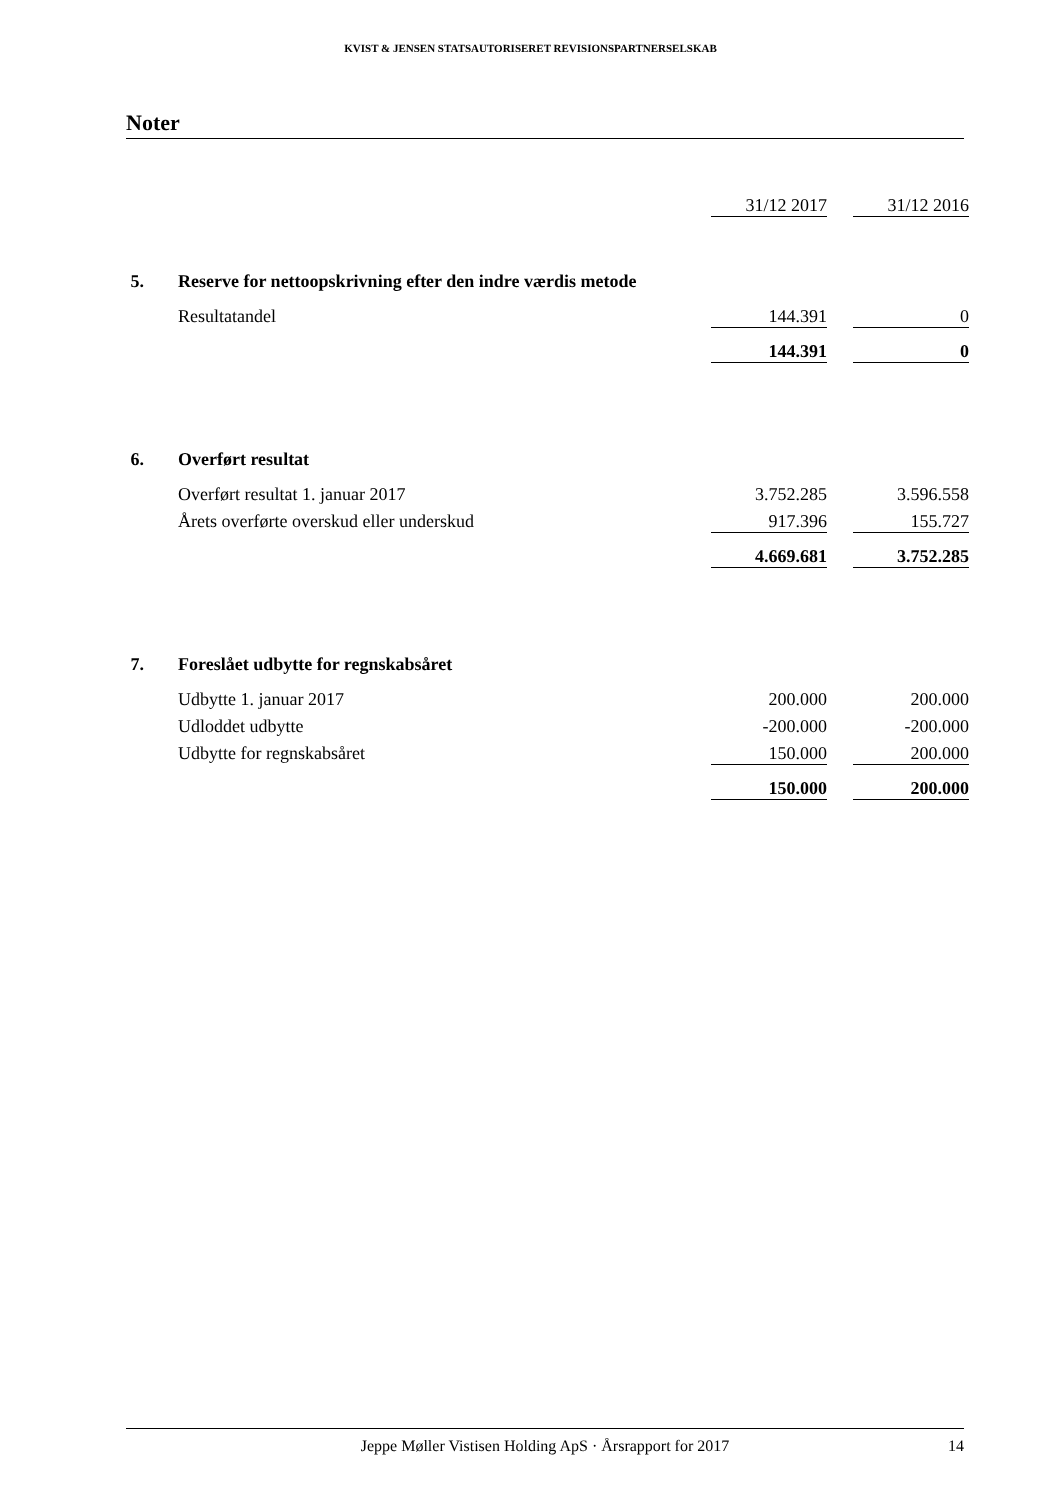KVIST & JENSEN STATSAUTORISERET REVISIONSPARTNERSELSKAB
Noter
| | | 31/12 2017 | | 31/12 2016 |
| 5. | Reserve for nettoopskrivning efter den indre værdis metode | | | |
| | Resultatandel | 144.391 | | 0 |
| | | 144.391 | | 0 |
| 6. | Overført resultat | | | |
| | Overført resultat 1. januar 2017 | 3.752.285 | | 3.596.558 |
| | Årets overførte overskud eller underskud | 917.396 | | 155.727 |
| | | 4.669.681 | | 3.752.285 |
| 7. | Foreslået udbytte for regnskabsåret | | | |
| | Udbytte 1. januar 2017 | 200.000 | | 200.000 |
| | Udloddet udbytte | -200.000 | | -200.000 |
| | Udbytte for regnskabsåret | 150.000 | | 200.000 |
| | | 150.000 | | 200.000 |
Jeppe Møller Vistisen Holding ApS · Årsrapport for 2017 14